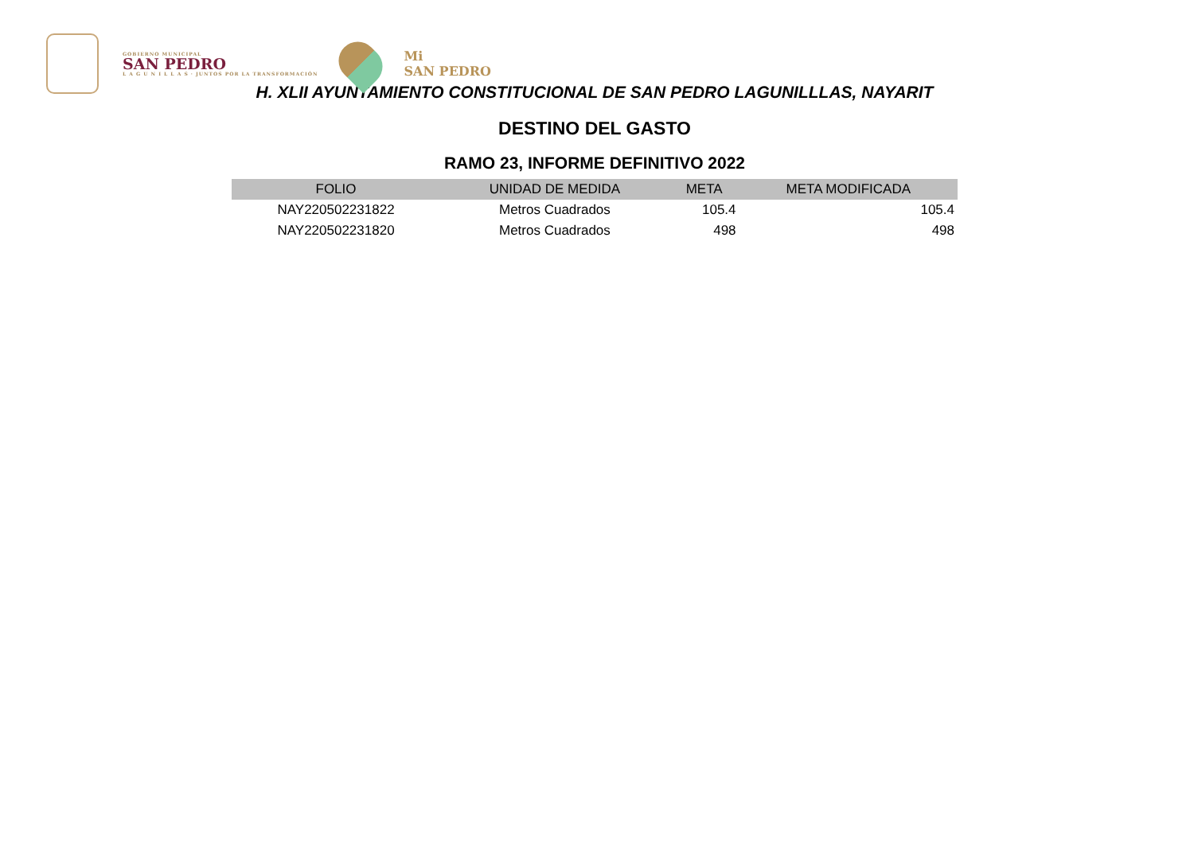GOBIERNO MUNICIPAL
SAN PEDRO
L A G U N I L L A S · JUNTOS POR LA TRANSFORMACIÓN
Mi
SAN PEDRO
H. XLII AYUNTAMIENTO CONSTITUCIONAL DE SAN PEDRO LAGUNILLLAS, NAYARIT
DESTINO DEL GASTO
RAMO 23, INFORME DEFINITIVO 2022
| FOLIO | UNIDAD DE MEDIDA | META | META MODIFICADA |
| --- | --- | --- | --- |
| NAY220502231822 | Metros Cuadrados | 105.4 | 105.4 |
| NAY220502231820 | Metros Cuadrados | 498 | 498 |